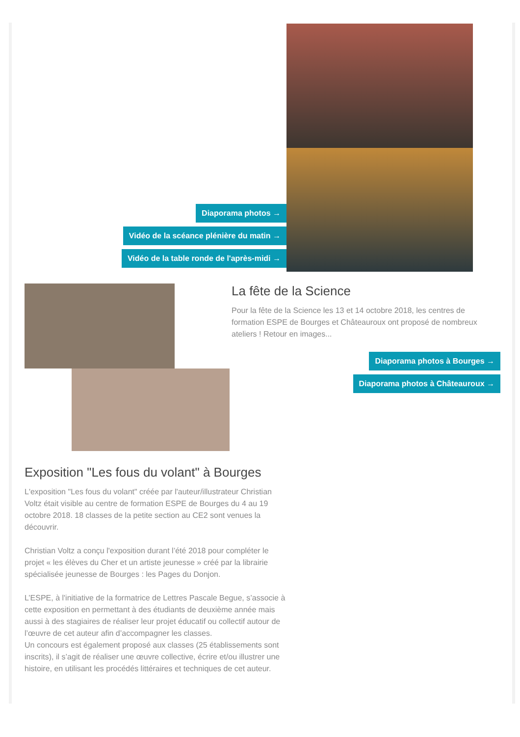Diaporama photos →
Vidéo de la scéance plénière du matin →
Vidéo de la table ronde de l'après-midi →
La fête de la Science
Pour la fête de la Science les 13 et 14 octobre 2018, les centres de formation ESPE de Bourges et Châteauroux ont proposé de nombreux ateliers ! Retour en images...
Diaporama photos à Bourges →
Diaporama photos à Châteauroux →
Exposition "Les fous du volant" à Bourges
L'exposition "Les fous du volant" créée par l'auteur/illustrateur Christian Voltz était visible au centre de formation ESPE de Bourges du 4 au 19 octobre 2018. 18 classes de la petite section au CE2 sont venues la découvrir.
Christian Voltz a conçu l'exposition durant l’été 2018 pour compléter le projet « les élèves du Cher et un artiste jeunesse » créé par la librairie spécialisée jeunesse de Bourges : les Pages du Donjon.
L’ESPE, à l'initiative de la formatrice de Lettres Pascale Begue, s’associe à cette exposition en permettant à des étudiants de deuxième année mais aussi à des stagiaires de réaliser leur projet éducatif ou collectif autour de l’œuvre de cet auteur afin d’accompagner les classes.
Un concours est également proposé aux classes (25 établissements sont inscrits), il s’agit de réaliser une œuvre collective, écrire et/ou illustrer une histoire, en utilisant les procédés littéraires et techniques de cet auteur.